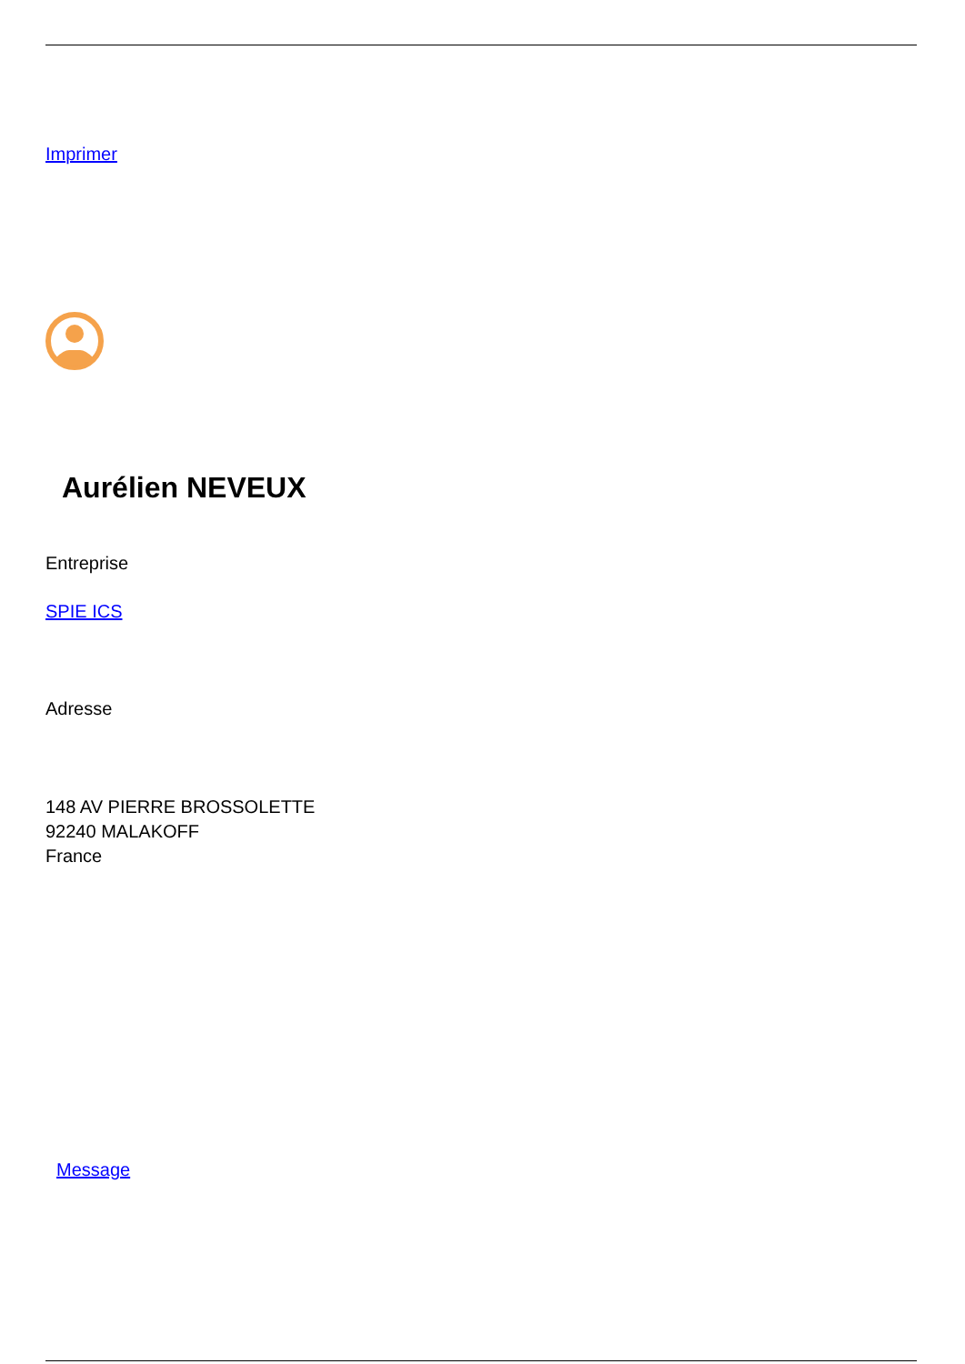Imprimer
Aurélien NEVEUX
Entreprise
SPIE ICS
Adresse
148 AV PIERRE BROSSOLETTE
92240 MALAKOFF
France
Message